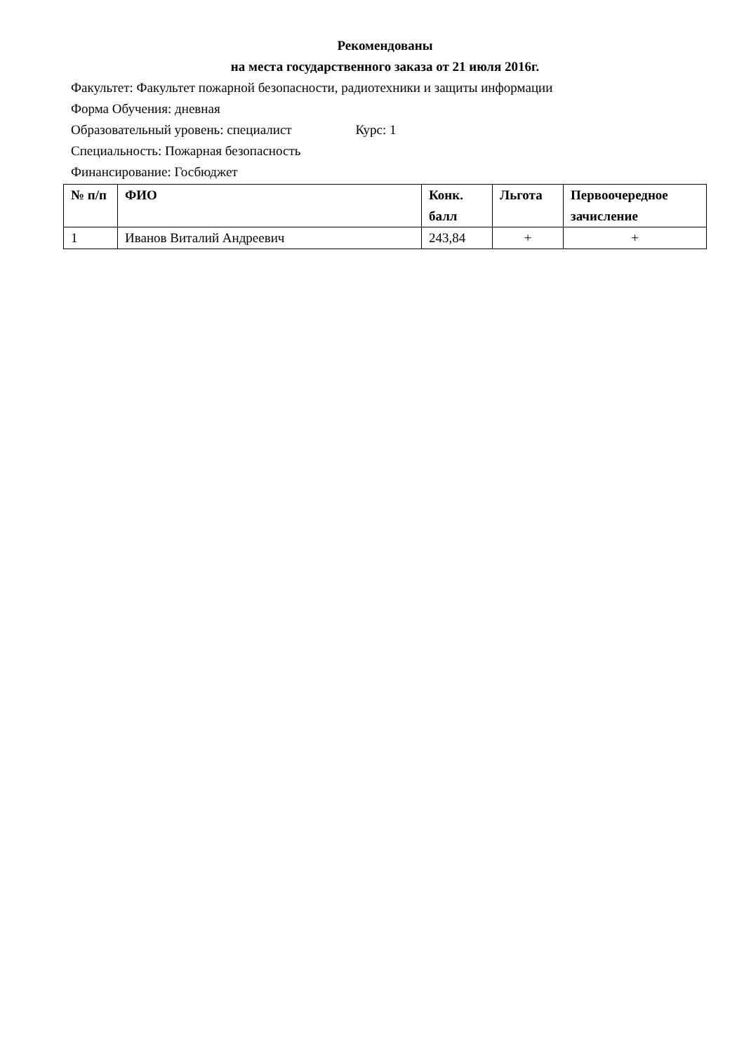Рекомендованы
на места государственного заказа от 21 июля 2016г.
Факультет: Факультет пожарной безопасности, радиотехники и защиты информации
Форма Обучения: дневная
Образовательный уровень: специалист Курс: 1
Специальность: Пожарная безопасность
Финансирование: Госбюджет
| № п/п | ФИО | Конк. балл | Льгота | Первоочередное зачисление |
| --- | --- | --- | --- | --- |
| 1 | Иванов Виталий Андреевич | 243,84 | + | + |